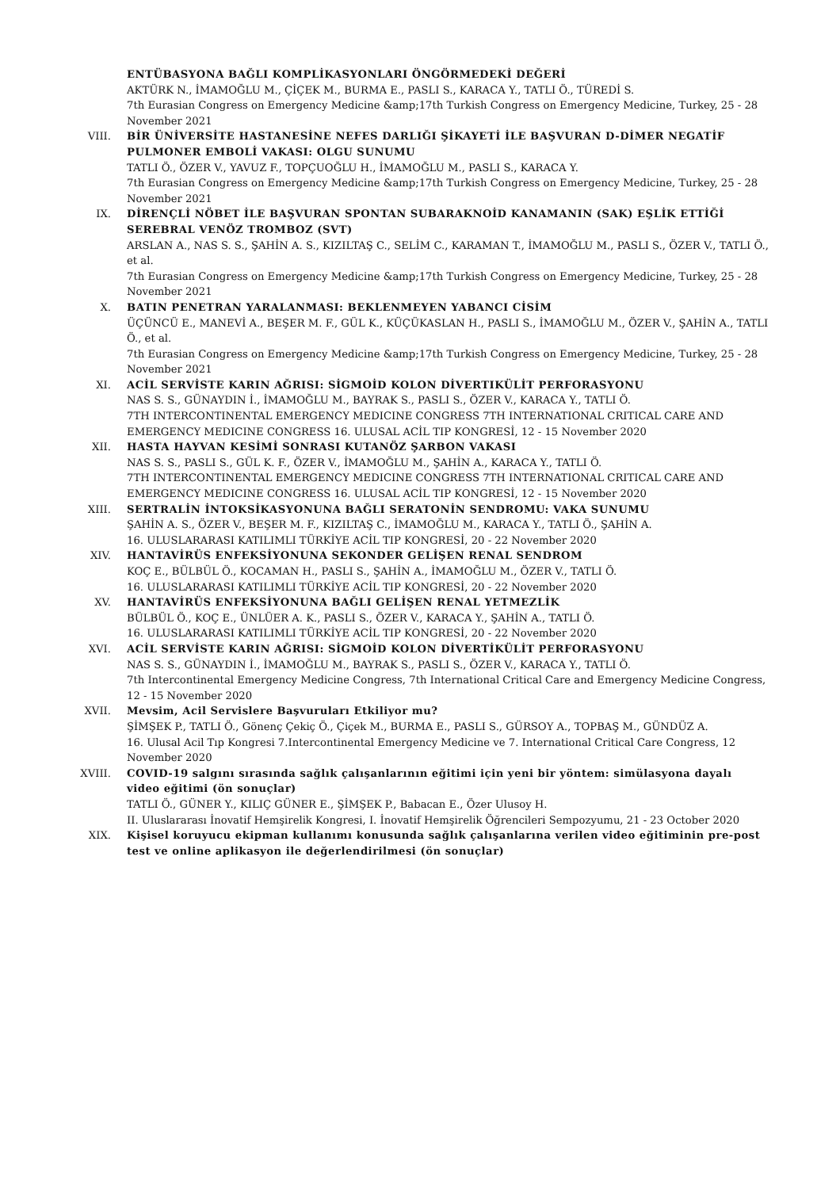ENTÜBASYONA BAĞLI KOMPLİKASYONLARI ÖNGÖRMEDEKİ DEĞERİ
AKTÜRK N., İMAMOĞLU M., ÇİÇEK M., BURMA E., PASLI S., KARACA Y., TATLI Ö., TÜREDİ S.
7th Eurasian Congress on Emergency Medicine &amp;17th Turkish Congress on Emergency Medicine, Turkey, 25 - 28 November 2021
VIII. BİR ÜNİVERSİTE HASTANESİNE NEFES DARLIĞI ŞİKAYETİ İLE BAŞVURAN D-DİMER NEGATİF PULMONER EMBOLİ VAKASI: OLGU SUNUMU
TATLI Ö., ÖZER V., YAVUZ F., TOPÇUOĞLU H., İMAMOĞLU M., PASLI S., KARACA Y.
7th Eurasian Congress on Emergency Medicine &amp;17th Turkish Congress on Emergency Medicine, Turkey, 25 - 28 November 2021
IX. DİRENÇLİ NÖBET İLE BAŞVURAN SPONTAN SUBARAKNOİD KANAMANIN (SAK) EŞLİK ETTİĞİ SEREBRAL VENÖZ TROMBOZ (SVT)
ARSLAN A., NAS S. S., ŞAHİN A. S., KIZILTAŞ C., SELİM C., KARAMAN T., İMAMOĞLU M., PASLI S., ÖZER V., TATLI Ö., et al.
7th Eurasian Congress on Emergency Medicine &amp;17th Turkish Congress on Emergency Medicine, Turkey, 25 - 28 November 2021
X. BATIN PENETRAN YARALANMASI: BEKLENMEYEN YABANCI CİSİM
ÜÇÜNCÜ E., MANEVİ A., BEŞER M. F., GÜL K., KÜÇÜKASLAN H., PASLI S., İMAMOĞLU M., ÖZER V., ŞAHİN A., TATLI Ö., et al.
7th Eurasian Congress on Emergency Medicine &amp;17th Turkish Congress on Emergency Medicine, Turkey, 25 - 28 November 2021
XI. ACİL SERVİSTE KARIN AĞRISI: SİGMOİD KOLON DİVERTIKÜLİT PERFORASYONU
NAS S. S., GÜNAYDIN İ., İMAMOĞLU M., BAYRAK S., PASLI S., ÖZER V., KARACA Y., TATLI Ö.
7TH INTERCONTINENTAL EMERGENCY MEDICINE CONGRESS 7TH INTERNATIONAL CRITICAL CARE AND EMERGENCY MEDICINE CONGRESS 16. ULUSAL ACİL TIP KONGRESİ, 12 - 15 November 2020
XII. HASTA HAYVAN KESİMİ SONRASI KUTANÖZ ŞARBON VAKASI
NAS S. S., PASLI S., GÜL K. F., ÖZER V., İMAMOĞLU M., ŞAHİN A., KARACA Y., TATLI Ö.
7TH INTERCONTINENTAL EMERGENCY MEDICINE CONGRESS 7TH INTERNATIONAL CRITICAL CARE AND EMERGENCY MEDICINE CONGRESS 16. ULUSAL ACİL TIP KONGRESİ, 12 - 15 November 2020
XIII. SERTRALİN İNTOKSİKASYONUNA BAĞLI SERATONİN SENDROMU: VAKA SUNUMU
ŞAHİN A. S., ÖZER V., BEŞER M. F., KIZILTAŞ C., İMAMOĞLU M., KARACA Y., TATLI Ö., ŞAHİN A.
16. ULUSLARARASI KATILIMLI TÜRKİYE ACİL TIP KONGRESİ, 20 - 22 November 2020
XIV. HANTAVİRÜS ENFEKSİYONUNA SEKONDER GELİŞEN RENAL SENDROM
KOÇ E., BÜLBÜL Ö., KOCAMAN H., PASLI S., ŞAHİN A., İMAMOĞLU M., ÖZER V., TATLI Ö.
16. ULUSLARARASI KATILIMLI TÜRKİYE ACİL TIP KONGRESİ, 20 - 22 November 2020
XV. HANTAVİRÜS ENFEKSİYONUNA BAĞLI GELİŞEN RENAL YETMEZLİK
BÜLBÜL Ö., KOÇ E., ÜNLÜER A. K., PASLI S., ÖZER V., KARACA Y., ŞAHİN A., TATLI Ö.
16. ULUSLARARASI KATILIMLI TÜRKİYE ACİL TIP KONGRESİ, 20 - 22 November 2020
XVI. ACİL SERVİSTE KARIN AĞRISI: SİGMOİD KOLON DİVERTİKÜLİT PERFORASYONU
NAS S. S., GÜNAYDIN İ., İMAMOĞLU M., BAYRAK S., PASLI S., ÖZER V., KARACA Y., TATLI Ö.
7th Intercontinental Emergency Medicine Congress, 7th International Critical Care and Emergency Medicine Congress, 12 - 15 November 2020
XVII. Mevsim, Acil Servislere Başvuruları Etkiliyor mu?
ŞİMŞEK P., TATLI Ö., Gönenç Çekiç Ö., Çiçek M., BURMA E., PASLI S., GÜRSOY A., TOPBAŞ M., GÜNDÜZ A.
16. Ulusal Acil Tıp Kongresi 7.Intercontinental Emergency Medicine ve 7. International Critical Care Congress, 12 November 2020
XVIII. COVID-19 salgını sırasında sağlık çalışanlarının eğitimi için yeni bir yöntem: simülasyona dayalı video eğitimi (ön sonuçlar)
TATLI Ö., GÜNER Y., KILIÇ GÜNER E., ŞİMŞEK P., Babacan E., Özer Ulusoy H.
II. Uluslararası İnovatif Hemşirelik Kongresi, I. İnovatif Hemşirelik Öğrencileri Sempozyumu, 21 - 23 October 2020
XIX. Kişisel koruyucu ekipman kullanımı konusunda sağlık çalışanlarına verilen video eğitiminin pre-post test ve online aplikasyon ile değerlendirilmesi (ön sonuçlar)